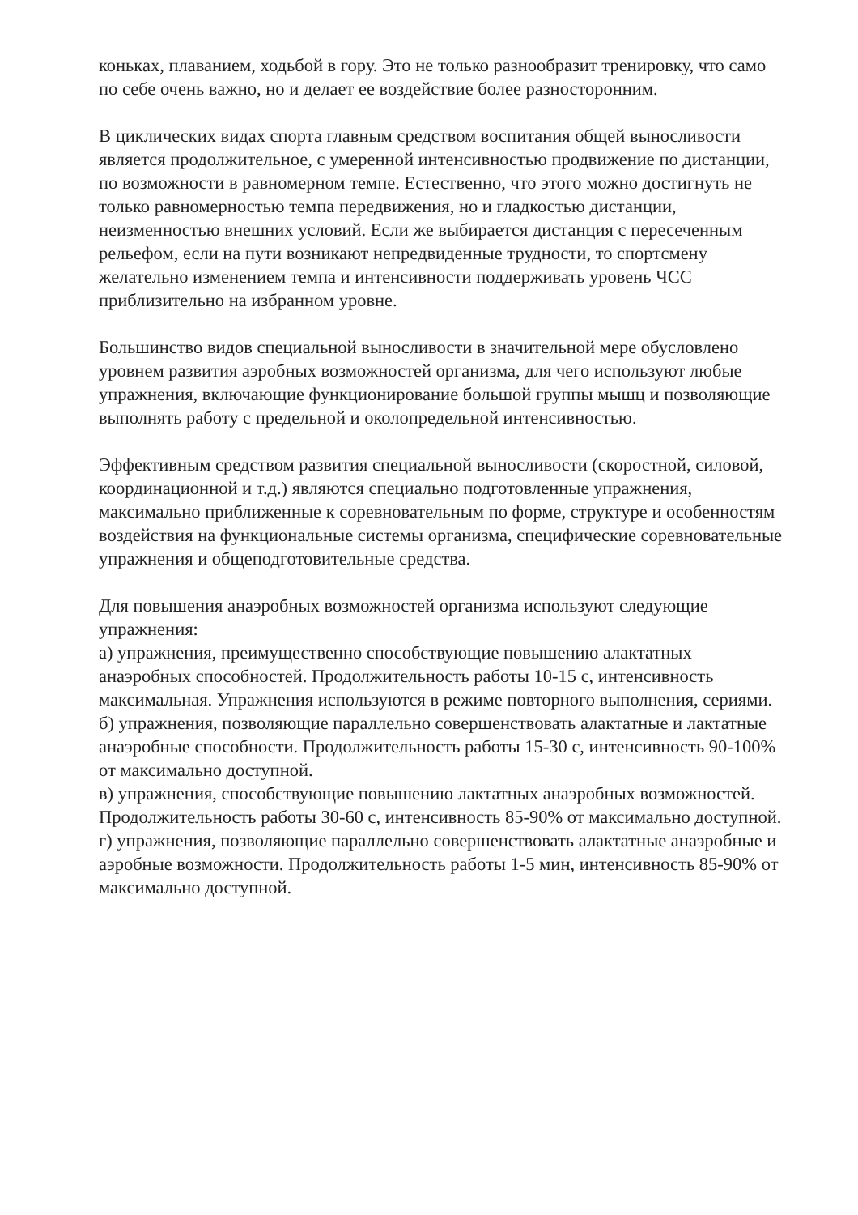коньках, плаванием, ходьбой в гору. Это не только разнообразит тренировку, что само по себе очень важно, но и делает ее воздействие более разносторонним.
В циклических видах спорта главным средством воспитания общей выносливости является продолжительное, с умеренной интенсивностью продвижение по дистанции, по возможности в равномерном темпе. Естественно, что этого можно достигнуть не только равномерностью темпа передвижения, но и гладкостью дистанции, неизменностью внешних условий. Если же выбирается дистанция с пересеченным рельефом, если на пути возникают непредвиденные трудности, то спортсмену желательно изменением темпа и интенсивности поддерживать уровень ЧСС приблизительно на избранном уровне.
Большинство видов специальной выносливости в значительной мере обусловлено уровнем развития аэробных возможностей организма, для чего используют любые упражнения, включающие функционирование большой группы мышц и позволяющие выполнять работу с предельной и околопредельной интенсивностью.
Эффективным средством развития специальной выносливости (скоростной, силовой, координационной и т.д.) являются специально подготовленные упражнения, максимально приближенные к соревновательным по форме, структуре и особенностям воздействия на функциональные системы организма, специфические соревновательные упражнения и общеподготовительные средства.
Для повышения анаэробных возможностей организма используют следующие упражнения:
а) упражнения, преимущественно способствующие повышению алактатных анаэробных способностей. Продолжительность работы 10-15 с, интенсивность максимальная. Упражнения используются в режиме повторного выполнения, сериями.
б) упражнения, позволяющие параллельно совершенствовать алактатные и лактатные анаэробные способности. Продолжительность работы 15-30 с, интенсивность 90-100% от максимально доступной.
в) упражнения, способствующие повышению лактатных анаэробных возможностей. Продолжительность работы 30-60 с, интенсивность 85-90% от максимально доступной.
г) упражнения, позволяющие параллельно совершенствовать алактатные анаэробные и аэробные возможности. Продолжительность работы 1-5 мин, интенсивность 85-90% от максимально доступной.